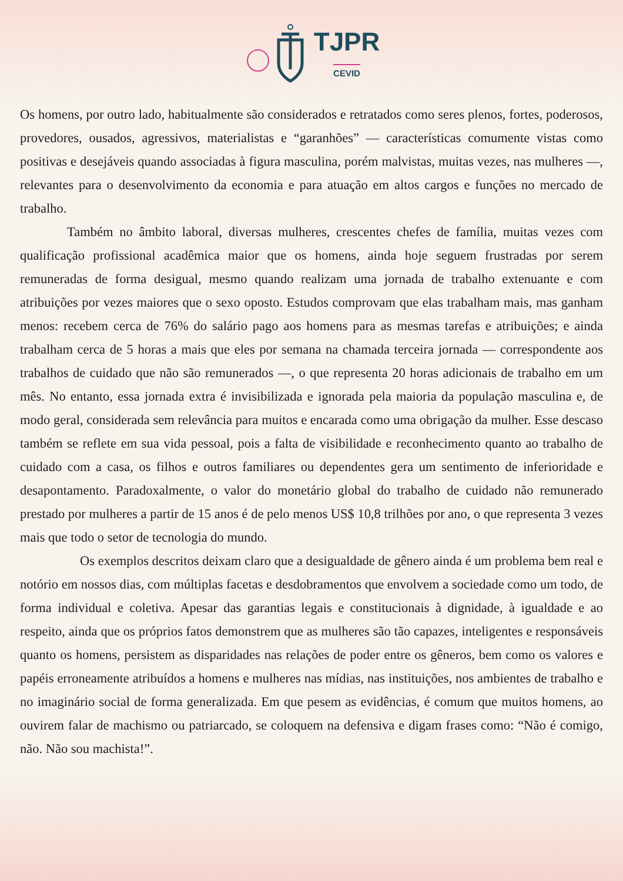TJPR
CEVID
Os homens, por outro lado, habitualmente são considerados e retratados como seres plenos, fortes, poderosos, provedores, ousados, agressivos, materialistas e “garanhões” — características comumente vistas como positivas e desejáveis quando associadas à figura masculina, porém malvistas, muitas vezes, nas mulheres —, relevantes para o desenvolvimento da economia e para atuação em altos cargos e funções no mercado de trabalho.
Também no âmbito laboral, diversas mulheres, crescentes chefes de família, muitas vezes com qualificação profissional acadêmica maior que os homens, ainda hoje seguem frustradas por serem remuneradas de forma desigual, mesmo quando realizam uma jornada de trabalho extenuante e com atribuições por vezes maiores que o sexo oposto. Estudos comprovam que elas trabalham mais, mas ganham menos: recebem cerca de 76% do salário pago aos homens para as mesmas tarefas e atribuições; e ainda trabalham cerca de 5 horas a mais que eles por semana na chamada terceira jornada — correspondente aos trabalhos de cuidado que não são remunerados —, o que representa 20 horas adicionais de trabalho em um mês. No entanto, essa jornada extra é invisibilizada e ignorada pela maioria da população masculina e, de modo geral, considerada sem relevância para muitos e encarada como uma obrigação da mulher. Esse descaso também se reflete em sua vida pessoal, pois a falta de visibilidade e reconhecimento quanto ao trabalho de cuidado com a casa, os filhos e outros familiares ou dependentes gera um sentimento de inferioridade e desapontamento. Paradoxalmente, o valor do monetário global do trabalho de cuidado não remunerado prestado por mulheres a partir de 15 anos é de pelo menos US$ 10,8 trilhões por ano, o que representa 3 vezes mais que todo o setor de tecnologia do mundo.
Os exemplos descritos deixam claro que a desigualdade de gênero ainda é um problema bem real e notório em nossos dias, com múltiplas facetas e desdobramentos que envolvem a sociedade como um todo, de forma individual e coletiva. Apesar das garantias legais e constitucionais à dignidade, à igualdade e ao respeito, ainda que os próprios fatos demonstrem que as mulheres são tão capazes, inteligentes e responsáveis quanto os homens, persistem as disparidades nas relações de poder entre os gêneros, bem como os valores e papéis erroneamente atribuídos a homens e mulheres nas mídias, nas instituições, nos ambientes de trabalho e no imaginário social de forma generalizada. Em que pesem as evidências, é comum que muitos homens, ao ouvirem falar de machismo ou patriarcado, se coloquem na defensiva e digam frases como: “Não é comigo, não. Não sou machista!”.